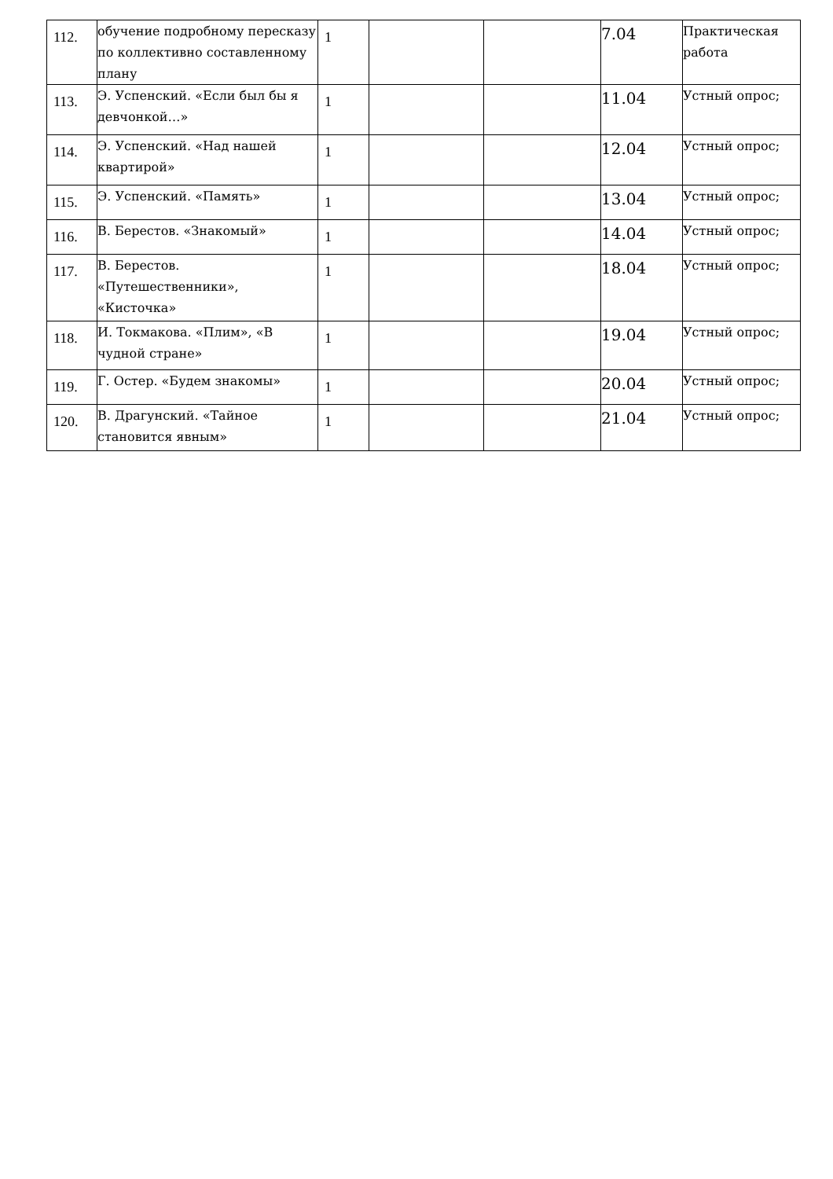| 112. | обучение подробному пересказу по коллективно составленному плану | 1 | | | 7.04 | Практическая работа |
| 113. | Э. Успенский. «Если был бы я девчонкой…» | 1 | | | 11.04 | Устный опрос; |
| 114. | Э. Успенский. «Над нашей квартирой» | 1 | | | 12.04 | Устный опрос; |
| 115. | Э. Успенский. «Память» | 1 | | | 13.04 | Устный опрос; |
| 116. | В. Берестов. «Знакомый» | 1 | | | 14.04 | Устный опрос; |
| 117. | В. Берестов. «Путешественники», «Кисточка» | 1 | | | 18.04 | Устный опрос; |
| 118. | И. Токмакова. «Плим», «В чудной стране» | 1 | | | 19.04 | Устный опрос; |
| 119. | Г. Остер. «Будем знакомы» | 1 | | | 20.04 | Устный опрос; |
| 120. | В. Драгунский. «Тайное становится явным» | 1 | | | 21.04 | Устный опрос; |